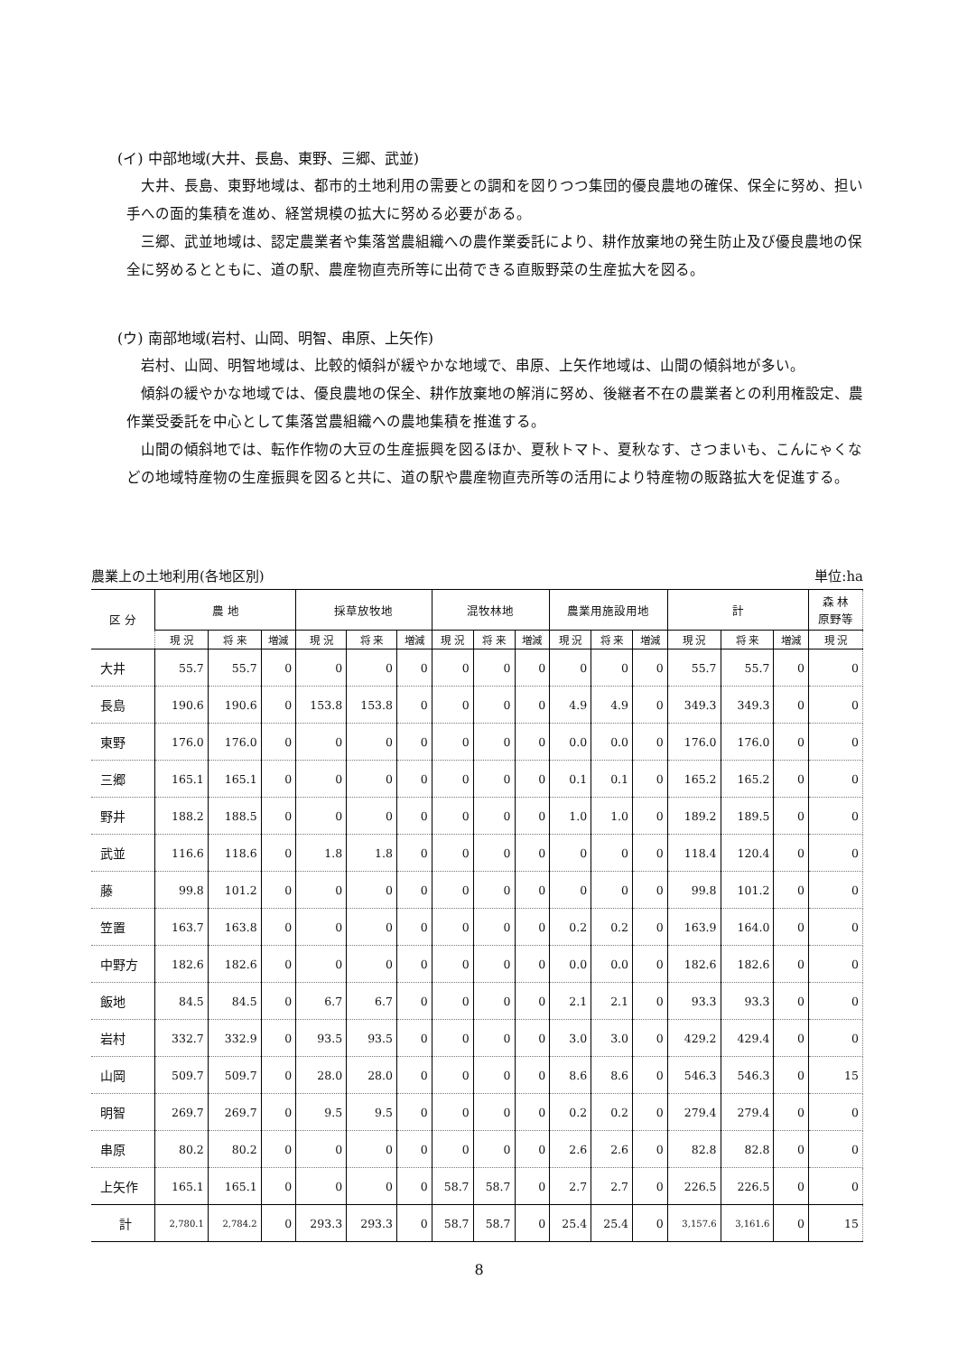(イ) 中部地域(大井、長島、東野、三郷、武並)
大井、長島、東野地域は、都市的土地利用の需要との調和を図りつつ集団的優良農地の確保、保全に努め、担い手への面的集積を進め、経営規模の拡大に努める必要がある。
三郷、武並地域は、認定農業者や集落営農組織への農作業委託により、耕作放棄地の発生防止及び優良農地の保全に努めるとともに、道の駅、農産物直売所等に出荷できる直販野菜の生産拡大を図る。
(ウ) 南部地域(岩村、山岡、明智、串原、上矢作)
岩村、山岡、明智地域は、比較的傾斜が緩やかな地域で、串原、上矢作地域は、山間の傾斜地が多い。
傾斜の緩やかな地域では、優良農地の保全、耕作放棄地の解消に努め、後継者不在の農業者との利用権設定、農作業受委託を中心として集落営農組織への農地集積を推進する。
山間の傾斜地では、転作作物の大豆の生産振興を図るほか、夏秋トマト、夏秋なす、さつまいも、こんにゃくなどの地域特産物の生産振興を図ると共に、道の駅や農産物直売所等の活用により特産物の販路拡大を促進する。
農業上の土地利用(各地区別) 単位:ha
| 区 分 | 農 地 | | | 採草放牧地 | | | 混牧林地 | | | 農業用施設用地 | | | 計 | | | 森 林 原野等 |
| --- | --- | --- | --- | --- | --- | --- | --- | --- | --- | --- | --- | --- | --- | --- | --- | --- |
| | 現 況 | 将 来 | 増減 | 現 況 | 将 来 | 増減 | 現 況 | 将 来 | 増減 | 現 況 | 将 来 | 増減 | 現 況 | 将 来 | 増減 | 現 況 |
| 大井 | 55.7 | 55.7 | 0 | 0 | 0 | 0 | 0 | 0 | 0 | 0 | 0 | 0 | 55.7 | 55.7 | 0 | 0 |
| 長島 | 190.6 | 190.6 | 0 | 153.8 | 153.8 | 0 | 0 | 0 | 0 | 4.9 | 4.9 | 0 | 349.3 | 349.3 | 0 | 0 |
| 東野 | 176.0 | 176.0 | 0 | 0 | 0 | 0 | 0 | 0 | 0 | 0.0 | 0.0 | 0 | 176.0 | 176.0 | 0 | 0 |
| 三郷 | 165.1 | 165.1 | 0 | 0 | 0 | 0 | 0 | 0 | 0 | 0.1 | 0.1 | 0 | 165.2 | 165.2 | 0 | 0 |
| 野井 | 188.2 | 188.5 | 0 | 0 | 0 | 0 | 0 | 0 | 0 | 1.0 | 1.0 | 0 | 189.2 | 189.5 | 0 | 0 |
| 武並 | 116.6 | 118.6 | 0 | 1.8 | 1.8 | 0 | 0 | 0 | 0 | 0 | 0 | 0 | 118.4 | 120.4 | 0 | 0 |
| 藤 | 99.8 | 101.2 | 0 | 0 | 0 | 0 | 0 | 0 | 0 | 0 | 0 | 0 | 99.8 | 101.2 | 0 | 0 |
| 笠置 | 163.7 | 163.8 | 0 | 0 | 0 | 0 | 0 | 0 | 0 | 0.2 | 0.2 | 0 | 163.9 | 164.0 | 0 | 0 |
| 中野方 | 182.6 | 182.6 | 0 | 0 | 0 | 0 | 0 | 0 | 0 | 0.0 | 0.0 | 0 | 182.6 | 182.6 | 0 | 0 |
| 飯地 | 84.5 | 84.5 | 0 | 6.7 | 6.7 | 0 | 0 | 0 | 0 | 2.1 | 2.1 | 0 | 93.3 | 93.3 | 0 | 0 |
| 岩村 | 332.7 | 332.9 | 0 | 93.5 | 93.5 | 0 | 0 | 0 | 0 | 3.0 | 3.0 | 0 | 429.2 | 429.4 | 0 | 0 |
| 山岡 | 509.7 | 509.7 | 0 | 28.0 | 28.0 | 0 | 0 | 0 | 0 | 8.6 | 8.6 | 0 | 546.3 | 546.3 | 0 | 15 |
| 明智 | 269.7 | 269.7 | 0 | 9.5 | 9.5 | 0 | 0 | 0 | 0 | 0.2 | 0.2 | 0 | 279.4 | 279.4 | 0 | 0 |
| 串原 | 80.2 | 80.2 | 0 | 0 | 0 | 0 | 0 | 0 | 0 | 2.6 | 2.6 | 0 | 82.8 | 82.8 | 0 | 0 |
| 上矢作 | 165.1 | 165.1 | 0 | 0 | 0 | 0 | 58.7 | 58.7 | 0 | 2.7 | 2.7 | 0 | 226.5 | 226.5 | 0 | 0 |
| 計 | 2,780.1 | 2,784.2 | 0 | 293.3 | 293.3 | 0 | 58.7 | 58.7 | 0 | 25.4 | 25.4 | 0 | 3,157.6 | 3,161.6 | 0 | 15 |
8